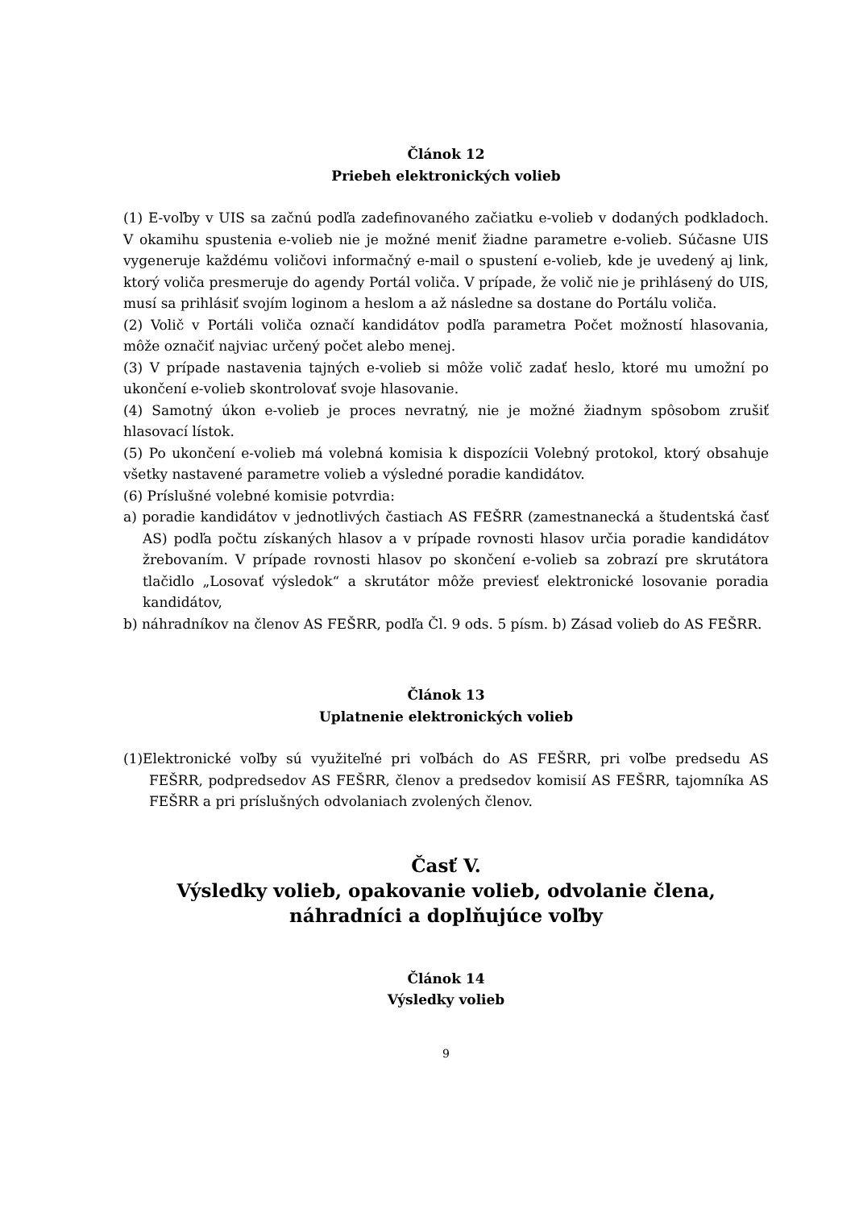Článok 12
Priebeh elektronických volieb
(1) E-voľby v UIS sa začnú podľa zadefinovaného začiatku e-volieb v dodaných podkladoch. V okamihu spustenia e-volieb nie je možné meniť žiadne parametre e-volieb. Súčasne UIS vygeneruje každému voličovi informačný e-mail o spustení e-volieb, kde je uvedený aj link, ktorý voliča presmeruje do agendy Portál voliča. V prípade, že volič nie je prihlásený do UIS, musí sa prihlásiť svojím loginom a heslom a až následne sa dostane do Portálu voliča.
(2) Volič v Portáli voliča označí kandidátov podľa parametra Počet možností hlasovania, môže označiť najviac určený počet alebo menej.
(3) V prípade nastavenia tajných e-volieb si môže volič zadať heslo, ktoré mu umožní po ukončení e-volieb skontrolovať svoje hlasovanie.
(4) Samotný úkon e-volieb je proces nevratný, nie je možné žiadnym spôsobom zrušiť hlasovací lístok.
(5) Po ukončení e-volieb má volebná komisia k dispozícii Volebný protokol, ktorý obsahuje všetky nastavené parametre volieb a výsledné poradie kandidátov.
(6) Príslušné volebné komisie potvrdia:
a) poradie kandidátov v jednotlivých častiach AS FEŠRR (zamestnanecká a študentská časť AS) podľa počtu získaných hlasov a v prípade rovnosti hlasov určia poradie kandidátov žrebovaním. V prípade rovnosti hlasov po skončení e-volieb sa zobrazí pre skrutátora tlačidlo „Losovať výsledok“ a skrutátor môže previesť elektronické losovanie poradia kandidátov,
b) náhradníkov na členov AS FEŠRR, podľa Čl. 9 ods. 5 písm. b) Zásad volieb do AS FEŠRR.
Článok 13
Uplatnenie elektronických volieb
(1)Elektronické voľby sú využiteľné pri voľbách do AS FEŠRR, pri voľbe predsedu AS FEŠRR, podpredsedov AS FEŠRR, členov a predsedov komisií AS FEŠRR, tajomníka AS FEŠRR a pri príslušných odvolaniach zvolených členov.
Časť V.
Výsledky volieb, opakovanie volieb, odvolanie člena, náhradníci a doplňujúce voľby
Článok 14
Výsledky volieb
9